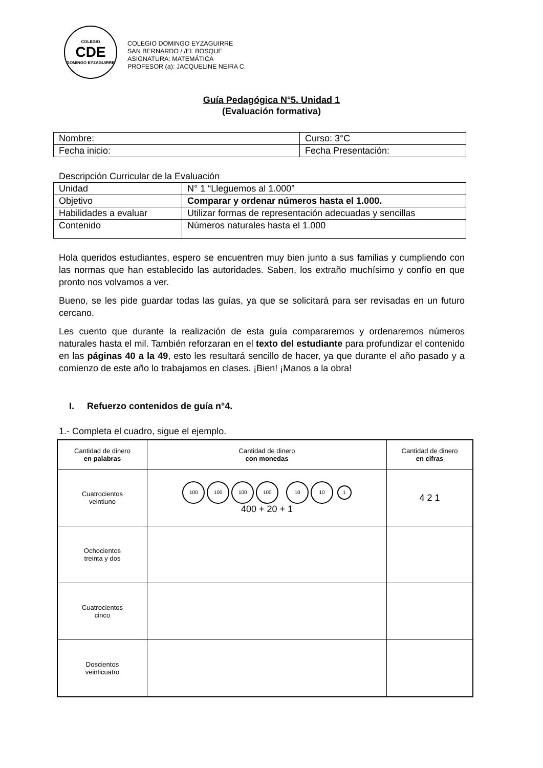COLEGIO
CDE
DOMINGO EYZAGUIRRE
COLEGIO DOMINGO EYZAGUIRRE
SAN BERNARDO / /EL BOSQUE
ASIGNATURA: MATEMÁTICA
PROFESOR (a): JACQUELINE NEIRA C.
Guía Pedagógica N°5. Unidad 1
(Evaluación formativa)
| Nombre: | Curso: 3°C |
| Fecha inicio: | Fecha Presentación: |
Descripción Curricular de la Evaluación
| Unidad | N° 1 “Lleguemos al 1.000” |
| Objetivo | Comparar y ordenar números hasta el 1.000. |
| Habilidades a evaluar | Utilizar formas de representación adecuadas y sencillas |
| Contenido | Números naturales hasta el 1.000 |
Hola queridos estudiantes, espero se encuentren muy bien junto a sus familias y cumpliendo con las normas que han establecido las autoridades. Saben, los extraño muchísimo y confío en que pronto nos volvamos a ver.
Bueno, se les pide guardar todas las guías, ya que se solicitará para ser revisadas en un futuro cercano.
Les cuento que durante la realización de esta guía compararemos y ordenaremos números naturales hasta el mil. También reforzaran en el texto del estudiante para profundizar el contenido en las páginas 40 a la 49, esto les resultará sencillo de hacer, ya que durante el año pasado y a comienzo de este año lo trabajamos en clases. ¡Bien! ¡Manos a la obra!
I. Refuerzo contenidos de guía n°4.
1.- Completa el cuadro, sigue el ejemplo.
| Cantidad de dinero en palabras | Cantidad de dinero con monedas | Cantidad de dinero en cifras |
| --- | --- | --- |
| Cuatrocientos veintiuno | 100 100 100 100 10 10 1 400 + 20 + 1 | 4 2 1 |
| Ochocientos treinta y dos | | |
| Cuatrocientos cinco | | |
| Doscientos veinticuatro | | |